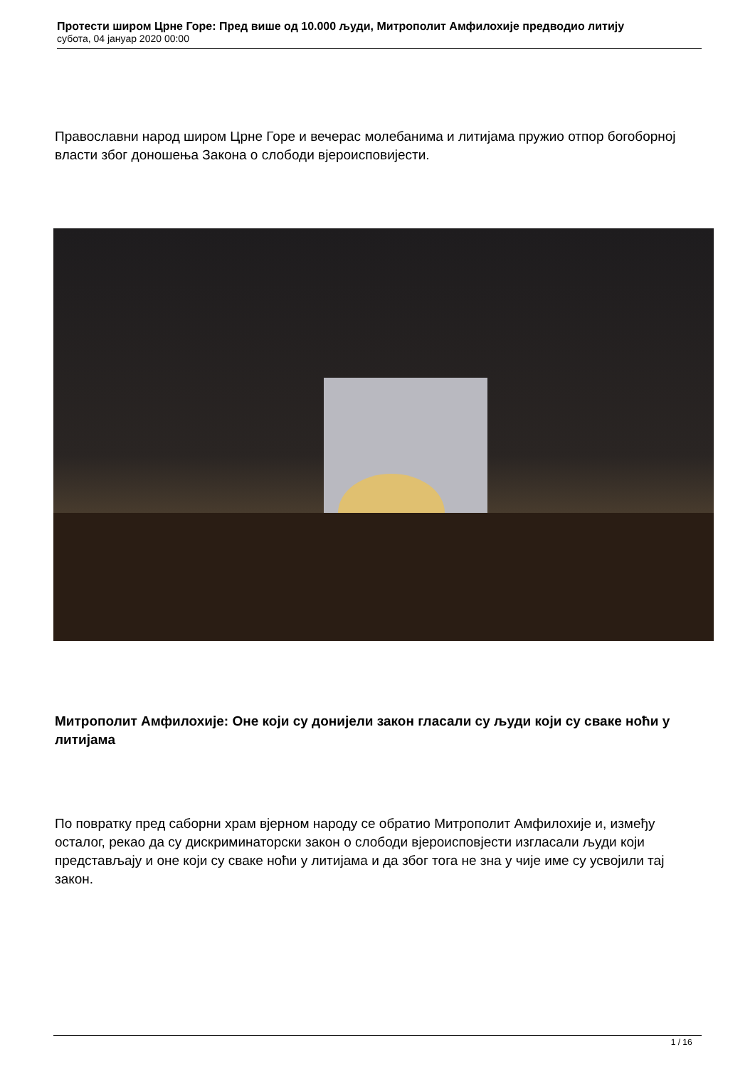Протести широм Црне Горе: Пред више од 10.000 људи, Митрополит Амфилохије предводио литију
субота, 04 јануар 2020 00:00
Православни народ широм Црне Горе и вечерас молебанима и литијама пружио отпор богоборној власти због доношења Закона о слободи вјероисповијести.
Митрополит Амфилохије: Оне који су донијели закон гласали су људи који су сваке ноћи у литијама
По повратку пред саборни храм вјерном народу се обратио Митрополит Амфилохије и, између осталог, рекао да су дискриминаторски закон о слободи вјероисповјести изгласали људи који представљају и оне који су сваке ноћи у литијама и да због тога не зна у чије име су усвојили тај закон.
1 / 16